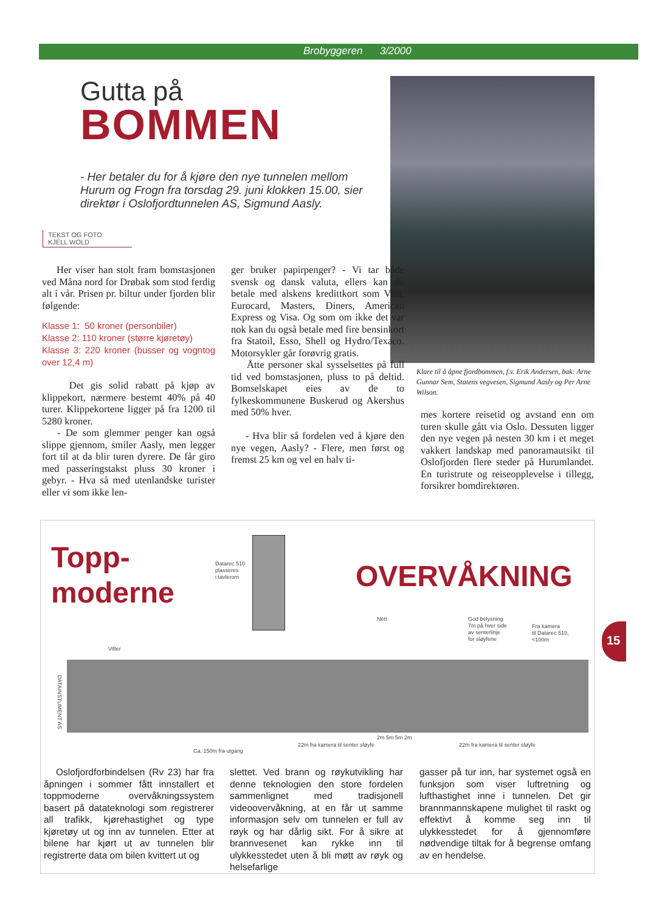Brobyggeren 3/2000
Gutta på
BOMMEN
- Her betaler du for å kjøre den nye tunnelen mellom Hurum og Frogn fra torsdag 29. juni klokken 15.00, sier direktør i Oslofjordtunnelen AS, Sigmund Aasly.
Klare til å åpne fjordbommen, f.v. Erik Andersen, bak: Arne Gunnar Sem, Statens vegvesen, Sigmund Aasly og Per Arne Wilson.
TEKST OG FOTO:
KJELL WOLD
Her viser han stolt fram bomstasjonen ved Måna nord for Drøbak som stod ferdig alt i vår. Prisen pr. biltur under fjorden blir følgende:
Klasse 1: 50 kroner (personbiler)
Klasse 2: 110 kroner (større kjøretøy)
Klasse 3: 220 kroner (busser og vogntog over 12,4 m)
Det gis solid rabatt på kjøp av klippekort, nærmere bestemt 40% på 40 turer. Klippekortene ligger på fra 1200 til 5280 kroner.
- De som glemmer penger kan også slippe gjennom, smiler Aasly, men legger fort til at da blir turen dyrere. De får giro med passeringstakst pluss 30 kroner i gebyr. - Hva så med utenlandske turister eller vi som ikke len-
ger bruker papirpenger? - Vi tar både svensk og dansk valuta, ellers kan du betale med alskens kredittkort som Visa, Eurocard, Masters, Diners, American Express og Visa. Og som om ikke det var nok kan du også betale med fire bensinkort fra Statoil, Esso, Shell og Hydro/Texaco. Motorsykler går forøvrig gratis.
Åtte personer skal sysselsettes på full tid ved bomstasjonen, pluss to på deltid. Bomselskapet eies av de to fylkeskommunene Buskerud og Akershus med 50% hver.
- Hva blir så fordelen ved å kjøre den nye vegen, Aasly? - Flere, men først og fremst 25 km og vel en halv ti-
mes kortere reisetid og avstand enn om turen skulle gått via Oslo. Dessuten ligger den nye vegen på nesten 30 km i et meget vakkert landskap med panoramautsikt til Oslofjorden flere steder på Hurumlandet. En turistrute og reiseopplevelse i tillegg, forsikrer bomdirektøren.
Topp-
moderne
OVERVÅKNING
Datarec 510
plasseres
i tavlerom
Nett
God belysning
7m på hver side
av senterlinje
for sløyfene
Fra kamera
til Datarec 510,
<100m
Vifter
DATAINSTUMENT AS
2m 5m 5m 2m
22m fra kamera til senter sløyfe
22m fra kamera til senter sløyfe
Ca. 150m fra utgang
Oslofjordforbindelsen (Rv 23) har fra åpningen i sommer fått innstallert et toppmoderne overvåkningssystem basert på datateknologi som registrerer all trafikk, kjørehastighet og type kjøretøy ut og inn av tunnelen. Etter at bilene har kjørt ut av tunnelen blir registrerte data om bilen kvittert ut og
slettet. Ved brann og røykutvikling har denne teknologien den store fordelen sammenlignet med tradisjonell videoovervåkning, at en får ut samme informasjon selv om tunnelen er full av røyk og har dårlig sikt. For å sikre at brannvesenet kan rykke inn til ulykkesstedet uten å bli møtt av røyk og helsefarlige
gasser på tur inn, har systemet også en funksjon som viser luftretning og lufthastighet inne i tunnelen. Det gir brannmannskapene mulighet til raskt og effektivt å komme seg inn til ulykkesstedet for å gjennomføre nødvendige tiltak for å begrense omfang av en hendelse.
15